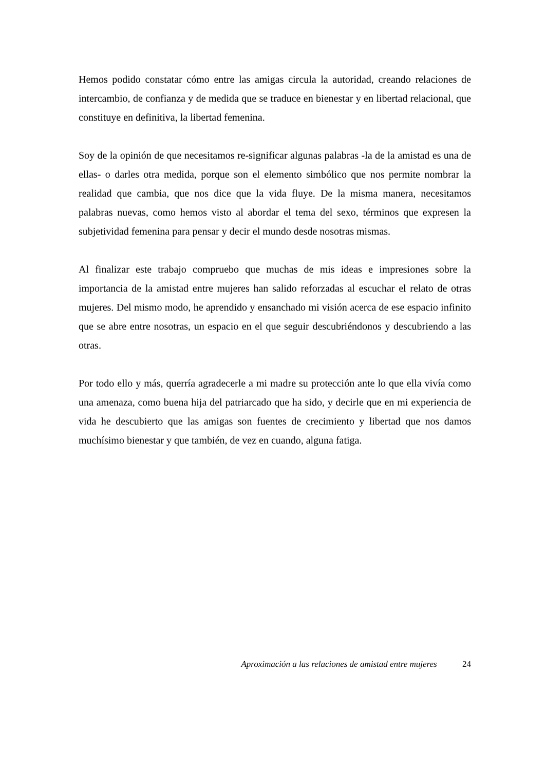Hemos podido constatar cómo entre las amigas circula la autoridad, creando relaciones de intercambio, de confianza y de medida que se traduce en bienestar y en libertad relacional, que constituye en definitiva, la libertad femenina.
Soy de la opinión de que necesitamos re-significar algunas palabras -la de la amistad es una de ellas- o darles otra medida, porque son el elemento simbólico que nos permite nombrar la realidad que cambia, que nos dice que la vida fluye. De la misma manera, necesitamos palabras nuevas, como hemos visto al abordar el tema del sexo, términos que expresen la subjetividad femenina para pensar y decir el mundo desde nosotras mismas.
Al finalizar este trabajo compruebo que muchas de mis ideas e impresiones sobre la importancia de la amistad entre mujeres han salido reforzadas al escuchar el relato de otras mujeres. Del mismo modo, he aprendido y ensanchado mi visión acerca de ese espacio infinito que se abre entre nosotras, un espacio en el que seguir descubriéndonos y descubriendo a las otras.
Por todo ello y más, querría agradecerle a mi madre su protección ante lo que ella vivía como una amenaza, como buena hija del patriarcado que ha sido, y decirle que en mi experiencia de vida he descubierto que las amigas son fuentes de crecimiento y libertad que nos damos muchísimo bienestar y que también, de vez en cuando, alguna fatiga.
Aproximación a las relaciones de amistad entre mujeres 24